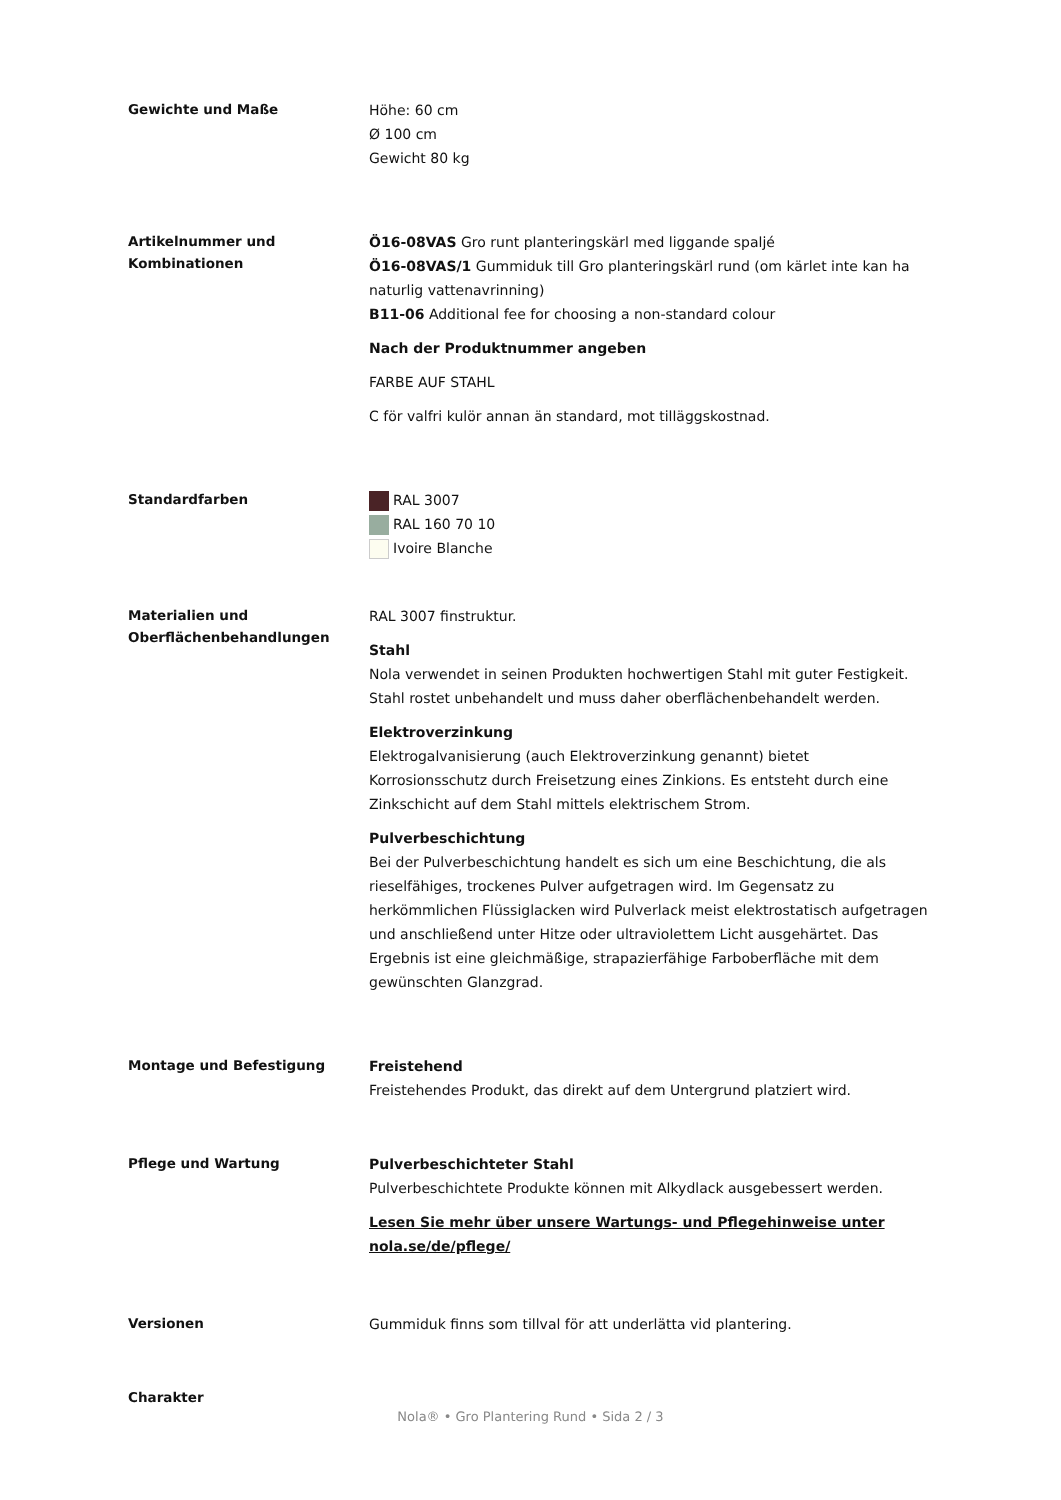Gewichte und Maße
Höhe: 60 cm
Ø 100 cm
Gewicht 80 kg
Artikelnummer und Kombinationen
Ö16-08VAS Gro runt planteringskärl med liggande spaljé
Ö16-08VAS/1 Gummiduk till Gro planteringskärl rund (om kärlet inte kan ha naturlig vattenavrinning)
B11-06 Additional fee for choosing a non-standard colour
Nach der Produktnummer angeben
FARBE AUF STAHL
C för valfri kulör annan än standard, mot tilläggskostnad.
Standardfarben
RAL 3007
RAL 160 70 10
Ivoire Blanche
Materialien und Oberflächenbehandlungen
RAL 3007 finstruktur.
Stahl
Nola verwendet in seinen Produkten hochwertigen Stahl mit guter Festigkeit. Stahl rostet unbehandelt und muss daher oberflächenbehandelt werden.
Elektroverzinkung
Elektrogalvanisierung (auch Elektroverzinkung genannt) bietet Korrosionsschutz durch Freisetzung eines Zinkions. Es entsteht durch eine Zinkschicht auf dem Stahl mittels elektrischem Strom.
Pulverbeschichtung
Bei der Pulverbeschichtung handelt es sich um eine Beschichtung, die als rieselfähiges, trockenes Pulver aufgetragen wird. Im Gegensatz zu herkömmlichen Flüssiglacken wird Pulverlack meist elektrostatisch aufgetragen und anschließend unter Hitze oder ultraviolettem Licht ausgehärtet. Das Ergebnis ist eine gleichmäßige, strapazierfähige Farboberfläche mit dem gewünschten Glanzgrad.
Montage und Befestigung
Freistehend
Freistehendes Produkt, das direkt auf dem Untergrund platziert wird.
Pflege und Wartung
Pulverbeschichteter Stahl
Pulverbeschichtete Produkte können mit Alkydlack ausgebessert werden.
Lesen Sie mehr über unsere Wartungs- und Pflegehinweise unter nola.se/de/pflege/
Versionen
Gummiduk finns som tillval för att underlätta vid plantering.
Charakter
Nola® • Gro Plantering Rund • Sida 2 / 3